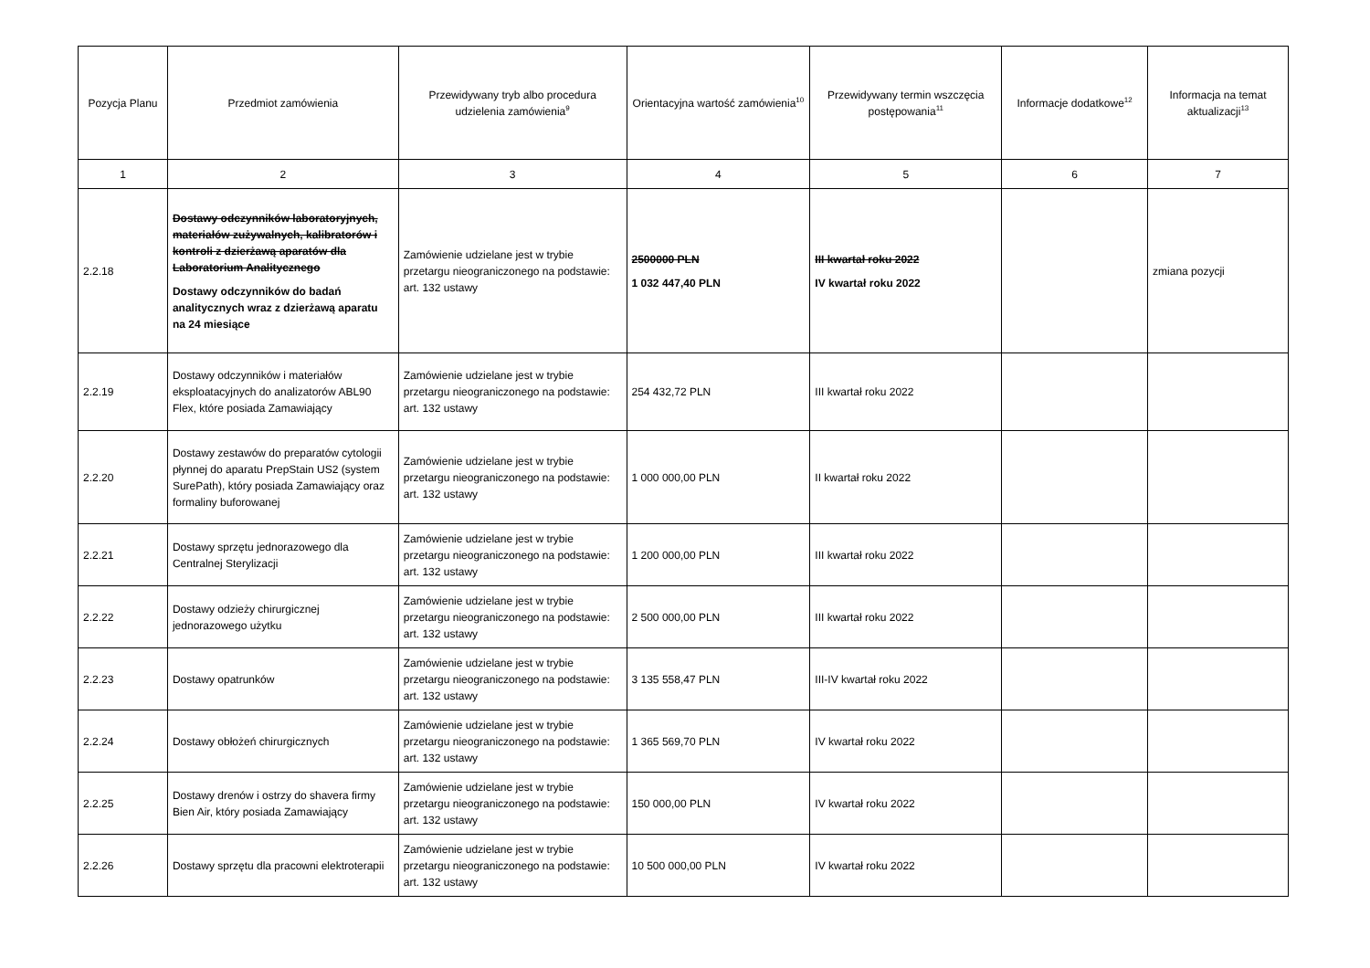| Pozycja Planu | Przedmiot zamówienia | Przewidywany tryb albo procedura udzielenia zamówienia<sup>9</sup> | Orientacyjna wartość zamówienia<sup>10</sup> | Przewidywany termin wszczęcia postępowania<sup>11</sup> | Informacje dodatkowe<sup>12</sup> | Informacja na temat aktualizacji<sup>13</sup> |
| --- | --- | --- | --- | --- | --- | --- |
| 1 | 2 | 3 | 4 | 5 | 6 | 7 |
| 2.2.18 | Dostawy odczynników laboratoryjnych, materiałów zużywalnych, kalibratorów i kontroli z dzierżawą aparatów dla Laboratorium Analitycznego Dostawy odczynników do badań analitycznych wraz z dzierżawą aparatu na 24 miesiące | Zamówienie udzielane jest w trybie przetargu nieograniczonego na podstawie: art. 132 ustawy | 2500000 PLN 1 032 447,40 PLN | III kwartał roku 2022 IV kwartał roku 2022 | | zmiana pozycji |
| 2.2.19 | Dostawy odczynników i materiałów eksploatacyjnych do analizatorów ABL90 Flex, które posiada Zamawiający | Zamówienie udzielane jest w trybie przetargu nieograniczonego na podstawie: art. 132 ustawy | 254 432,72 PLN | III kwartał roku 2022 | | |
| 2.2.20 | Dostawy zestawów do preparatów cytologii płynnej do aparatu PrepStain US2 (system SurePath), który posiada Zamawiający oraz formaliny buforowanej | Zamówienie udzielane jest w trybie przetargu nieograniczonego na podstawie: art. 132 ustawy | 1 000 000,00 PLN | II kwartał roku 2022 | | |
| 2.2.21 | Dostawy sprzętu jednorazowego dla Centralnej Sterylizacji | Zamówienie udzielane jest w trybie przetargu nieograniczonego na podstawie: art. 132 ustawy | 1 200 000,00 PLN | III kwartał roku 2022 | | |
| 2.2.22 | Dostawy odzieży chirurgicznej jednorazowego użytku | Zamówienie udzielane jest w trybie przetargu nieograniczonego na podstawie: art. 132 ustawy | 2 500 000,00 PLN | III kwartał roku 2022 | | |
| 2.2.23 | Dostawy opatrunków | Zamówienie udzielane jest w trybie przetargu nieograniczonego na podstawie: art. 132 ustawy | 3 135 558,47 PLN | III-IV kwartał roku 2022 | | |
| 2.2.24 | Dostawy obłożeń chirurgicznych | Zamówienie udzielane jest w trybie przetargu nieograniczonego na podstawie: art. 132 ustawy | 1 365 569,70 PLN | IV kwartał roku 2022 | | |
| 2.2.25 | Dostawy drenów i ostrzy do shavera firmy Bien Air, który posiada Zamawiający | Zamówienie udzielane jest w trybie przetargu nieograniczonego na podstawie: art. 132 ustawy | 150 000,00 PLN | IV kwartał roku 2022 | | |
| 2.2.26 | Dostawy sprzętu dla pracowni elektroterapii | Zamówienie udzielane jest w trybie przetargu nieograniczonego na podstawie: art. 132 ustawy | 10 500 000,00 PLN | IV kwartał roku 2022 | | |